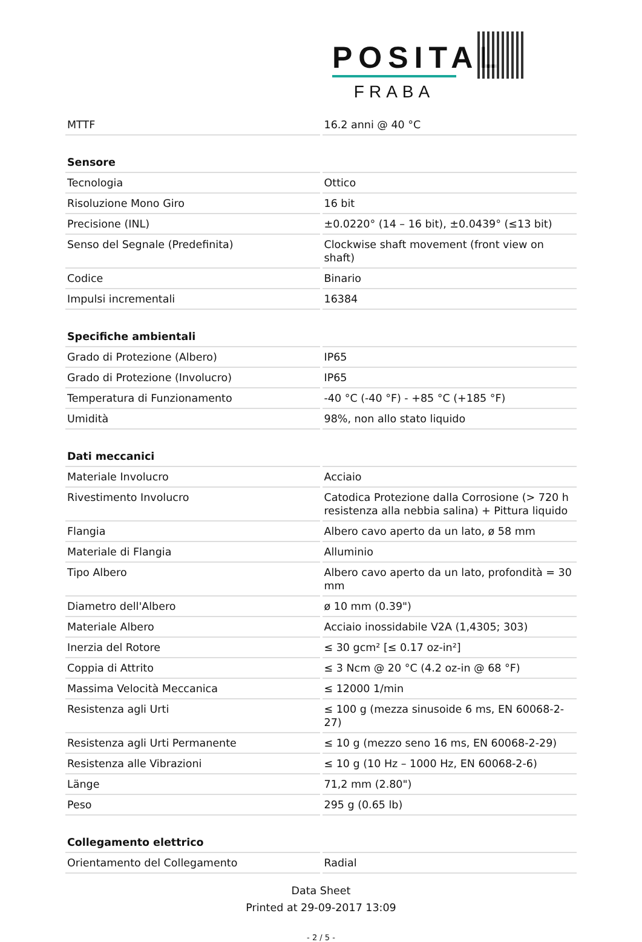POSITAL
FRABA
| MTTF | 16.2 anni @ 40 °C |
| Sensore | |
| Tecnologia | Ottico |
| Risoluzione Mono Giro | 16 bit |
| Precisione (INL) | ±0.0220° (14 – 16 bit), ±0.0439° (≤13 bit) |
| Senso del Segnale (Predefinita) | Clockwise shaft movement (front view on shaft) |
| Codice | Binario |
| Impulsi incrementali | 16384 |
| Specifiche ambientali | |
| Grado di Protezione (Albero) | IP65 |
| Grado di Protezione (Involucro) | IP65 |
| Temperatura di Funzionamento | -40 °C (-40 °F) - +85 °C (+185 °F) |
| Umidità | 98%, non allo stato liquido |
| Dati meccanici | |
| Materiale Involucro | Acciaio |
| Rivestimento Involucro | Catodica Protezione dalla Corrosione (> 720 h resistenza alla nebbia salina) + Pittura liquido |
| Flangia | Albero cavo aperto da un lato, ø 58 mm |
| Materiale di Flangia | Alluminio |
| Tipo Albero | Albero cavo aperto da un lato, profondità = 30 mm |
| Diametro dell'Albero | ø 10 mm (0.39") |
| Materiale Albero | Acciaio inossidabile V2A (1,4305; 303) |
| Inerzia del Rotore | ≤ 30 gcm² [≤ 0.17 oz-in²] |
| Coppia di Attrito | ≤ 3 Ncm @ 20 °C (4.2 oz-in @ 68 °F) |
| Massima Velocità Meccanica | ≤ 12000 1/min |
| Resistenza agli Urti | ≤ 100 g (mezza sinusoide 6 ms, EN 60068-2-27) |
| Resistenza agli Urti Permanente | ≤ 10 g (mezzo seno 16 ms, EN 60068-2-29) |
| Resistenza alle Vibrazioni | ≤ 10 g (10 Hz – 1000 Hz, EN 60068-2-6) |
| Länge | 71,2 mm (2.80") |
| Peso | 295 g (0.65 lb) |
| Collegamento elettrico | |
| Orientamento del Collegamento | Radial |
Data Sheet
Printed at 29-09-2017 13:09
- 2 / 5 -